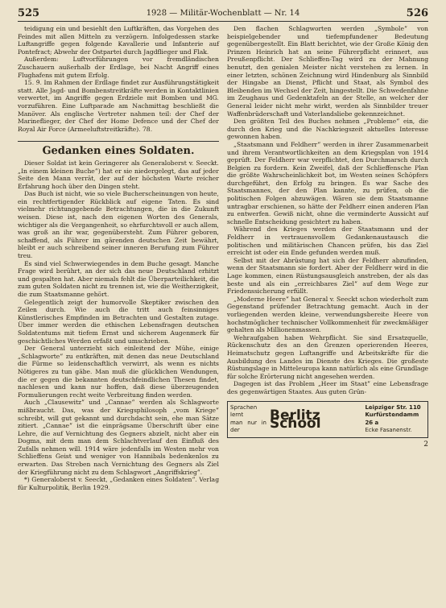525 1928 — Militär-Wochenblatt — Nr. 14 526
teidigung ein und besiehlt den Luftkräften, das Vorgehen des Feindes mit allen Mitteln zu verzögern. Infolgedessen starke Luftangriffe gegen folgende Kavallerie und Infanterie auf Pontefract; Abwehr der Ostpartei durch Jagdflieger und Flak.
Außerdem: Luftvorführungen vor fremdländischen Zuschauern außerhalb der Erdlage, bei Nacht Angriff eines Flughafens mit gutem Erfolg.
15. 9. Im Rahmen der Erdlage findet zur Ausführungstätigkeit statt. Alle Jagd- und Bombenstreitkräfte werden in Kontaktlinien verwertet, im Angriffe gegen Erdziele mit Bomben und MG. vorzuführen. Eine Luftparade am Nachmittag beschließt die Manöver. Als englische Vertreter nahmen teil: der Chef der Marineflieger, der Chef der Home Defence und der Chef der Royal Air Force (Armeeluftstreitkräfte). 78.
Gedanken eines Soldaten.
Dieser Soldat ist kein Geringerer als Generaloberst v. Seeckt. „In einem kleinen Buche“) hat er sie niedergelegt, das auf jeder Seite den Mann verrät, der auf der höchsten Warte reicher Erfahrung hoch über den Dingen steht.
Das Buch ist nicht, wie so viele Bucherscheinungen von heute, ein rechtfertigender Rückblick auf eigene Taten. Es sind vielmehr richtunggebende Betrachtungen, die in die Zukunft weisen. Diese ist, nach den eigenen Worten des Generals, wichtiger als die Vergangenheit, so ehrfurchtsvoll er auch allem, was groß an ihr war, gegenübersteht. Zum Führer geboren, schaffend, als Führer im gärenden deutschen Zeit bewährt, bleibt er auch schreibend seiner inneren Berufung zum Führer treu.
Es sind viel Schwerwiegendes in dem Buche gesagt. Manche Frage wird berührt, an der sich das neue Deutschland erhitzt und gespalten hat. Aber niemals fehlt die Überparteilichkeit, die zum guten Soldaten nicht zu trennen ist, wie die Weitherzigkeit, die zum Staatsmanne gehört.
Gelegentlich zeigt der humorvolle Skeptiker zwischen den Zeilen durch. Wie auch die tritt auch feinsinniges Künstlerisches Empfinden im Betrachten und Gestalten zutage. Über immer werden die ethischen Lebensfragen deutschen Soldatentums mit tiefem Ernst und sicherem Augenmerk für geschichtliches Werden erfaßt und umschrieben.
Der General unterzieht sich einleitend der Mühe, einige „Schlagworte“ zu entkräften, mit denen das neue Deutschland die Fürme so leidenschaftlich verwirrt, als wenn es nichts Nötigeres zu tun gäbe. Man muß die glücklichen Wendungen, die er gegen die bekannten deutschfeindlichen Thesen findet, nachlesen und kann nur hoffen, daß diese überzeugenden Formulierungen recht weite Verbreitung finden werden.
Auch „Clausewitz“ und „Cannae“ werden als Schlagworte mißbraucht. Das, was der Kriegsphilosoph „vom Kriege“ schreibt, will gut gekannt und durchdacht sein, ehe man Sätze zitiert. „Cannae“ ist die einprägsame Überschrift über eine Lehre, die auf Vernichtung des Gegners abzielt, nicht aber ein Dogma, mit dem man dem Schlachtverlauf den Einfluß des Zufalls nehmen will. 1914 wäre jedenfalls im Westen mehr von Schlieffens Geist und weniger von Hannibals bedenkenlos zu erwarten. Das Streben nach Vernichtung des Gegners als Ziel der Kriegführung nicht zu dem Schlagwort „Angriffskrieg“.
*) Generaloberst v. Seeckt, „Gedanken eines Soldaten“. Verlag für Kulturpolitik, Berlin 1929.
Den flachen Schlagworten werden „Symbole“ von beispielgebender und tiefempfundener Bedeutung gegenübergestellt. Ein Blatt berichtet, wie der Große König den Prinzen Heinrich hat an seine Führerpflicht erinnert, aus Preußenpflicht. Der Schlieffen-Tag wird zu der Mahnung benutzt, den genialen Meister nicht verstehen zu lernen. In einer letzten, schönen Zeichnung wird Hindenburg als Sinnbild der Hingabe an Dienst, Pflicht und Staat, als Symbol des Bleibenden im Wechsel der Zeit, hingestellt. Die Schwedenfahne im Zeughaus und Gedenktafeln an der Stelle, an welcher der General leider nicht mehr wirkt, werden als Sinnbilder treuer Waffenbrüderschaft und Vaterlandsliebe gekennzeichnet.
Den größten Teil des Buches nehmen „Probleme“ ein, die durch den Krieg und die Nachkriegszeit aktuelles Interesse gewonnen haben.
„Staatsmann und Feldherr“ werden in ihrer Zusammenarbeit und ihrem Verantwortlichkeiten an dem Kriegsplan von 1914 geprüft. Der Feldherr war verpflichtet, den Durchmarsch durch Belgien zu fordern. Kein Zweifel, daß der Schlieffensche Plan die größte Wahrscheinlichkeit bot, im Westen seines Schöpfers durchgeführt, den Erfolg zu bringen. Es war Sache des Staatsmannes, der den Plan kannte, zu prüfen, ob die politischen Folgen abzuwägen. Wären sie dem Staatsmanne untragbar erschienen, so hätte der Feldherr einen anderen Plan zu entwerfen. Gewiß nicht, ohne die verminderte Aussicht auf schnelle Entscheidung gesichtert zu haben.
Während des Krieges werden der Staatsmann und der Feldherr in vertrauensvollem Gedankenaustausch die politischen und militärischen Chancen prüfen, bis das Ziel erreicht ist oder ein Ende gefunden werden muß.
Selbst mit der Abrüstung hat sich der Feldherr abzufinden, wenn der Staatsmann sie fordert. Aber der Feldherr wird in die Lage kommen, einen Rüstungsausgleich anstreben, der als das beste und als ein „erreichbares Ziel“ auf dem Wege zur Friedenssicherung erfüllt.
„Moderne Heere“ hat General v. Seeckt schon wiederholt zum Gegenstand prüfender Betrachtung gemacht. Auch in der vorliegenden werden kleine, verwendungsbereite Heere von hochstmöglicher technischer Vollkommenheit für zweckmäßiger gehalten als Millionenmassen.
Wehraufgaben haben Wehrpflicht. Sie sind Ersatzquelle, Rückenschutz des an den Grenzen operierenden Heeres, Heimatschutz gegen Luftangriffe und Arbeitskräfte für die Ausbildung des Landes im Dienste des Krieges. Die großeste Rüstungslage in Mitteleuropa kann natürlich als eine Grundlage für solche Erörterung nicht angesehen werden.
Dagegen ist das Problem „Heer im Staat“ eine Lebensfrage des gegenwärtigen Staates. Aus guten Grün-
Sprachen lernt
man nur in der Berlitz School Leipziger Str. 110
Kurfürstendamm 26 a
Ecke Fasanenstr.
2